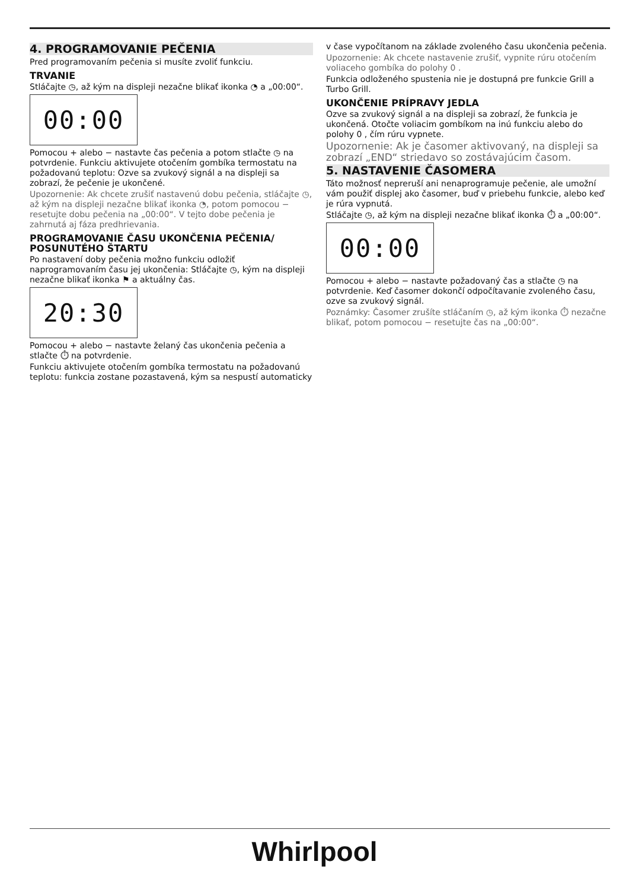4. PROGRAMOVANIE PEČENIA
Pred programovaním pečenia si musíte zvoliť funkciu.
TRVANIE
Stláčajte ◷, až kým na displeji nezačne blikať ikonka ◔ a „00:00“.
00:00
Pomocou + alebo − nastavte čas pečenia a potom stlačte ◷ na potvrdenie. Funkciu aktivujete otočením gombíka termostatu na požadovanú teplotu: Ozve sa zvukový signál a na displeji sa zobrazí, že pečenie je ukončené.
Upozornenie: Ak chcete zrušiť nastavenú dobu pečenia, stláčajte ◷, až kým na displeji nezačne blikať ikonka ◔, potom pomocou − resetujte dobu pečenia na „00:00“. V tejto dobe pečenia je zahrnutá aj fáza predhrievania.
PROGRAMOVANIE ČASU UKONČENIA PEČENIA/ POSUNUTÉHO ŠTARTU
Po nastavení doby pečenia možno funkciu odložiť naprogramovaním času jej ukončenia: Stláčajte ◷, kým na displeji nezačne blikať ikonka ⚑ a aktuálny čas.
20:30
Pomocou + alebo − nastavte želaný čas ukončenia pečenia a stlačte ⏱ na potvrdenie.
Funkciu aktivujete otočením gombíka termostatu na požadovanú teplotu: funkcia zostane pozastavená, kým sa nespustí automaticky
v čase vypočítanom na základe zvoleného času ukončenia pečenia.
Upozornenie: Ak chcete nastavenie zrušiť, vypnite rúru otočením voliaceho gombíka do polohy 0 .
Funkcia odloženého spustenia nie je dostupná pre funkcie Grill a Turbo Grill.
UKONČENIE PRÍPRAVY JEDLA
Ozve sa zvukový signál a na displeji sa zobrazí, že funkcia je ukončená. Otočte voliacim gombíkom na inú funkciu alebo do polohy 0 , čím rúru vypnete.
Upozornenie: Ak je časomer aktivovaný, na displeji sa zobrazí „END“ striedavo so zostávajúcim časom.
5. NASTAVENIE ČASOMERA
Táto možnosť nepreruší ani nenaprogramuje pečenie, ale umožní vám použiť displej ako časomer, buď v priebehu funkcie, alebo keď je rúra vypnutá.
Stláčajte ◷, až kým na displeji nezačne blikať ikonka ⏱ a „00:00“.
00:00
Pomocou + alebo − nastavte požadovaný čas a stlačte ◷ na potvrdenie. Keď časomer dokončí odpočítavanie zvoleného času, ozve sa zvukový signál.
Poznámky: Časomer zrušíte stláčaním ◷, až kým ikonka ⏱ nezačne blikať, potom pomocou − resetujte čas na „00:00“.
Whirlpool